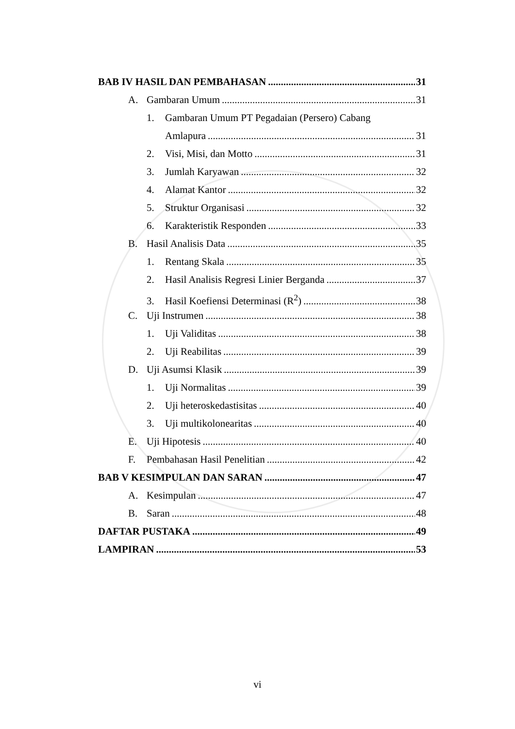BAB IV HASIL DAN PEMBAHASAN 31
A. Gambaran Umum 31
1. Gambaran Umum PT Pegadaian (Persero) Cabang
Amlapura 31
2. Visi, Misi, dan Motto 31
3. Jumlah Karyawan 32
4. Alamat Kantor 32
5. Struktur Organisasi 32
6. Karakteristik Responden 33
B. Hasil Analisis Data 35
1. Rentang Skala 35
2. Hasil Analisis Regresi Linier Berganda 37
3. Hasil Koefiensi Determinasi (R<sup>2</sup>) 38
C. Uji Instrumen 38
1. Uji Validitas 38
2. Uji Reabilitas 39
D. Uji Asumsi Klasik 39
1. Uji Normalitas 39
2. Uji heteroskedastisitas 40
3. Uji multikolonearitas 40
E. Uji Hipotesis 40
F. Pembahasan Hasil Penelitian 42
BAB V KESIMPULAN DAN SARAN 47
A. Kesimpulan 47
B. Saran 48
DAFTAR PUSTAKA 49
LAMPIRAN 53
vi